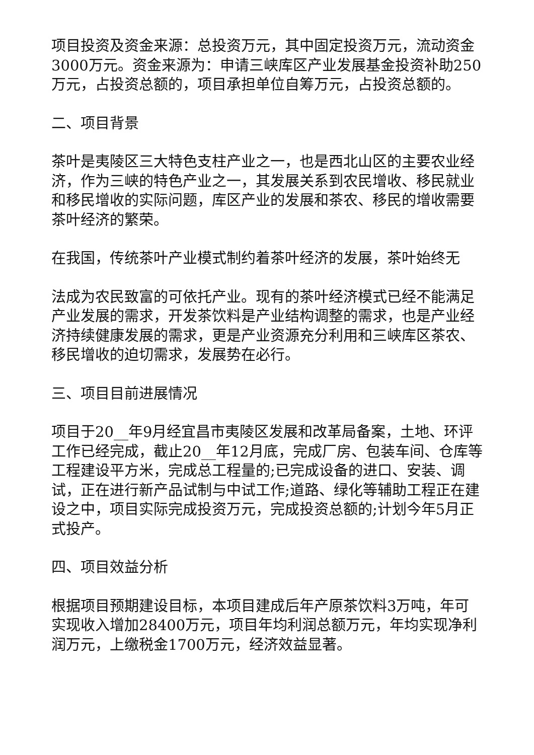项目投资及资金来源：总投资万元，其中固定投资万元，流动资金3000万元。资金来源为：申请三峡库区产业发展基金投资补助250万元，占投资总额的，项目承担单位自筹万元，占投资总额的。
二、项目背景
茶叶是夷陵区三大特色支柱产业之一，也是西北山区的主要农业经济，作为三峡的特色产业之一，其发展关系到农民增收、移民就业和移民增收的实际问题，库区产业的发展和茶农、移民的增收需要茶叶经济的繁荣。
在我国，传统茶叶产业模式制约着茶叶经济的发展，茶叶始终无
法成为农民致富的可依托产业。现有的茶叶经济模式已经不能满足产业发展的需求，开发茶饮料是产业结构调整的需求，也是产业经济持续健康发展的需求，更是产业资源充分利用和三峡库区茶农、移民增收的迫切需求，发展势在必行。
三、项目目前进展情况
项目于20__年9月经宜昌市夷陵区发展和改革局备案，土地、环评工作已经完成，截止20__年12月底，完成厂房、包装车间、仓库等工程建设平方米，完成总工程量的;已完成设备的进口、安装、调试，正在进行新产品试制与中试工作;道路、绿化等辅助工程正在建设之中，项目实际完成投资万元，完成投资总额的;计划今年5月正式投产。
四、项目效益分析
根据项目预期建设目标，本项目建成后年产原茶饮料3万吨，年可实现收入增加28400万元，项目年均利润总额万元，年均实现净利润万元，上缴税金1700万元，经济效益显著。